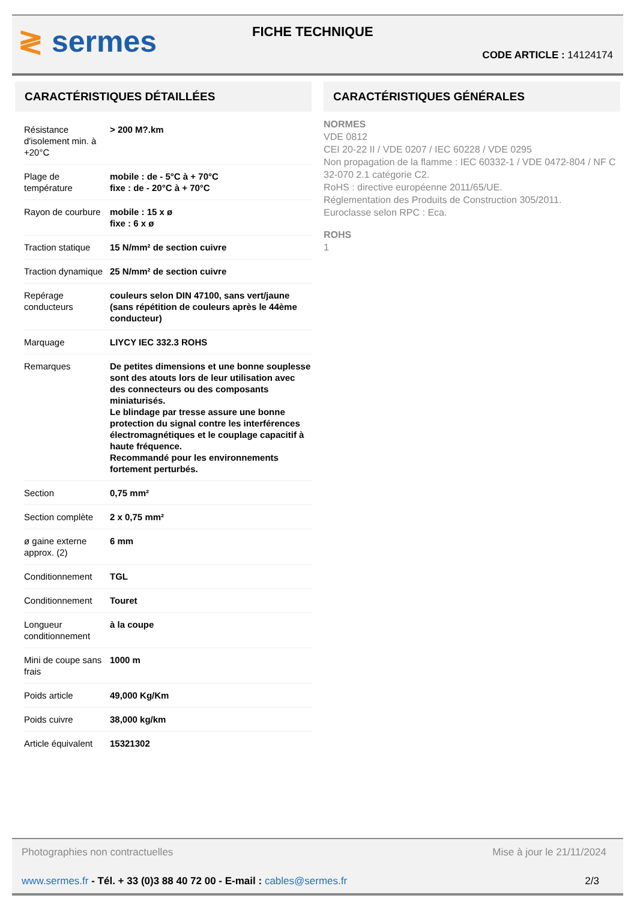≷ sermes FICHE TECHNIQUE
CODE ARTICLE : 14124174
CARACTÉRISTIQUES DÉTAILLÉES
| Résistance d'isolement min. à +20°C | > 200 M?.km |
| Plage de température | mobile : de - 5°C à + 70°C fixe : de - 20°C à + 70°C |
| Rayon de courbure | mobile : 15 x ø fixe : 6 x ø |
| Traction statique | 15 N/mm² de section cuivre |
| Traction dynamique | 25 N/mm² de section cuivre |
| Repérage conducteurs | couleurs selon DIN 47100, sans vert/jaune (sans répétition de couleurs après le 44ème conducteur) |
| Marquage | LIYCY IEC 332.3 ROHS |
| Remarques | De petites dimensions et une bonne souplesse sont des atouts lors de leur utilisation avec des connecteurs ou des composants miniaturisés. Le blindage par tresse assure une bonne protection du signal contre les interférences électromagnétiques et le couplage capacitif à haute fréquence. Recommandé pour les environnements fortement perturbés. |
| Section | 0,75 mm² |
| Section complète | 2 x 0,75 mm² |
| ø gaine externe approx. (2) | 6 mm |
| Conditionnement | TGL |
| Conditionnement | Touret |
| Longueur conditionnement | à la coupe |
| Mini de coupe sans frais | 1000 m |
| Poids article | 49,000 Kg/Km |
| Poids cuivre | 38,000 kg/km |
| Article équivalent | 15321302 |
CARACTÉRISTIQUES GÉNÉRALES
NORMES
VDE 0812
CEI 20-22 II / VDE 0207 / IEC 60228 / VDE 0295
Non propagation de la flamme : IEC 60332-1 / VDE 0472-804 / NF C 32-070 2.1 catégorie C2.
RoHS : directive européenne 2011/65/UE.
Réglementation des Produits de Construction 305/2011.
Euroclasse selon RPC : Eca.
ROHS
1
Photographies non contractuelles Mise à jour le 21/11/2024
www.sermes.fr - Tél. + 33 (0)3 88 40 72 00 - E-mail : cables@sermes.fr 2/3